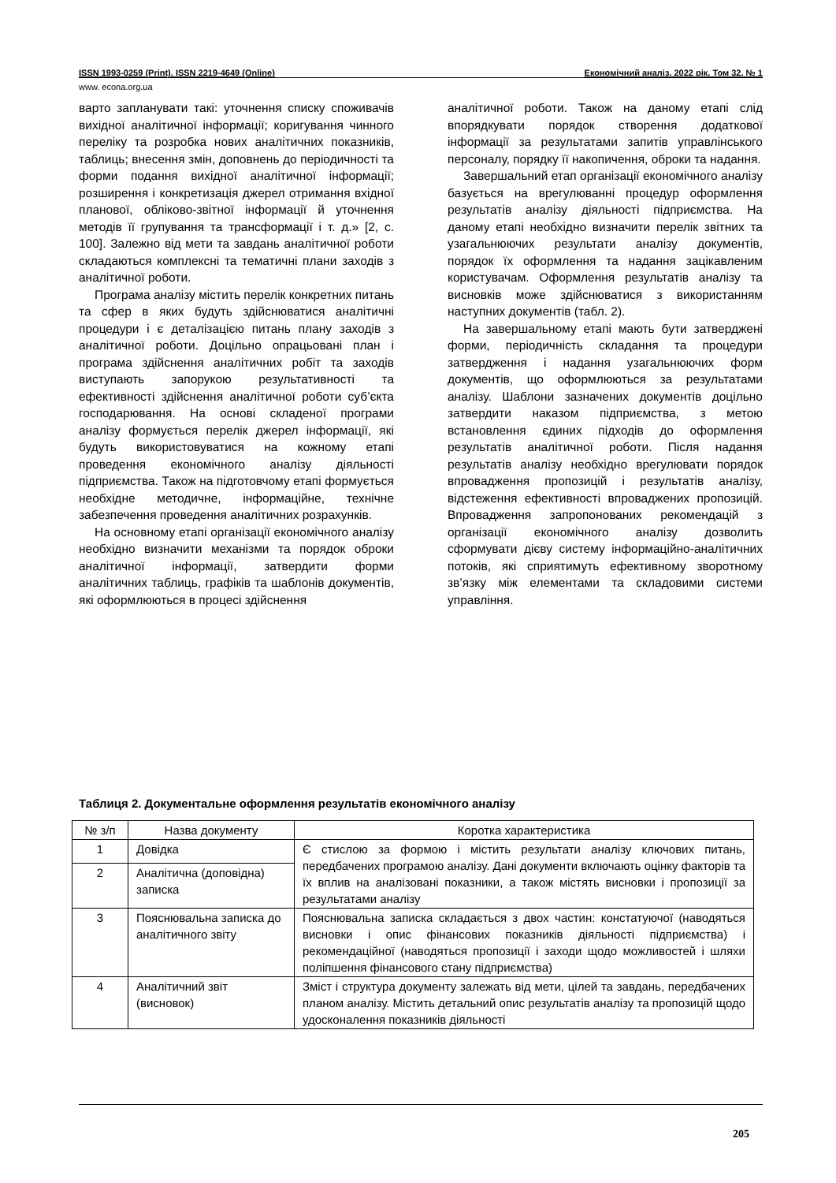ISSN 1993-0259 (Print). ISSN 2219-4649 (Online) Економічний аналіз. 2022 рік. Том 32. № 1
www. econa.org.ua
варто запланувати такі: уточнення списку споживачів вихідної аналітичної інформації; коригування чинного переліку та розробка нових аналітичних показників, таблиць; внесення змін, доповнень до періодичності та форми подання вихідної аналітичної інформації; розширення і конкретизація джерел отримання вхідної планової, обліково-звітної інформації й уточнення методів її групування та трансформації і т. д.» [2, с. 100]. Залежно від мети та завдань аналітичної роботи складаються комплексні та тематичні плани заходів з аналітичної роботи.
Програма аналізу містить перелік конкретних питань та сфер в яких будуть здійснюватися аналітичні процедури і є деталізацією питань плану заходів з аналітичної роботи. Доцільно опрацьовані план і програма здійснення аналітичних робіт та заходів виступають запорукою результативності та ефективності здійснення аналітичної роботи суб’єкта господарювання. На основі складеної програми аналізу формується перелік джерел інформації, які будуть використовуватися на кожному етапі проведення економічного аналізу діяльності підприємства. Також на підготовчому етапі формується необхідне методичне, інформаційне, технічне забезпечення проведення аналітичних розрахунків.
На основному етапі організації економічного аналізу необхідно визначити механізми та порядок оброки аналітичної інформації, затвердити форми аналітичних таблиць, графіків та шаблонів документів, які оформлюються в процесі здійснення
аналітичної роботи. Також на даному етапі слід впорядкувати порядок створення додаткової інформації за результатами запитів управлінського персоналу, порядку її накопичення, оброки та надання.
Завершальний етап організації економічного аналізу базується на врегулюванні процедур оформлення результатів аналізу діяльності підприємства. На даному етапі необхідно визначити перелік звітних та узагальнюючих результати аналізу документів, порядок їх оформлення та надання зацікавленим користувачам. Оформлення результатів аналізу та висновків може здійснюватися з використанням наступних документів (табл. 2).
На завершальному етапі мають бути затверджені форми, періодичність складання та процедури затвердження і надання узагальнюючих форм документів, що оформлюються за результатами аналізу. Шаблони зазначених документів доцільно затвердити наказом підприємства, з метою встановлення єдиних підходів до оформлення результатів аналітичної роботи. Після надання результатів аналізу необхідно врегулювати порядок впровадження пропозицій і результатів аналізу, відстеження ефективності впроваджених пропозицій. Впровадження запропонованих рекомендацій з організації економічного аналізу дозволить сформувати дієву систему інформаційно-аналітичних потоків, які сприятимуть ефективному зворотному зв’язку між елементами та складовими системи управління.
Таблиця 2. Документальне оформлення результатів економічного аналізу
| № з/п | Назва документу | Коротка характеристика |
| --- | --- | --- |
| 1 | Довідка | Є стислою за формою і містить результати аналізу ключових питань, передбачених програмою аналізу. Дані документи включають оцінку факторів та їх вплив на аналізовані показники, а також містять висновки і пропозиції за результатами аналізу |
| 2 | Аналітична (доповідна) записка | |
| 3 | Пояснювальна записка до аналітичного звіту | Пояснювальна записка складається з двох частин: констатуючої (наводяться висновки і опис фінансових показників діяльності підприємства) і рекомендаційної (наводяться пропозиції і заходи щодо можливостей і шляхи поліпшення фінансового стану підприємства) |
| 4 | Аналітичний звіт (висновок) | Зміст і структура документу залежать від мети, цілей та завдань, передбачених планом аналізу. Містить детальний опис результатів аналізу та пропозицій щодо удосконалення показників діяльності |
205